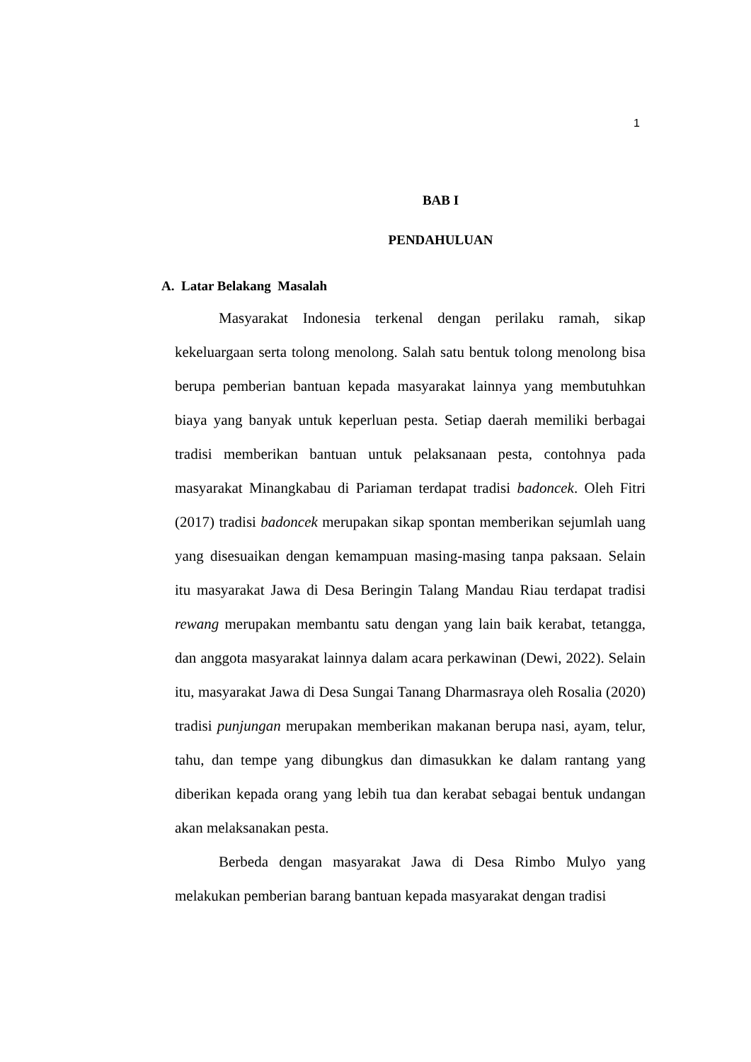1
BAB I
PENDAHULUAN
A. Latar Belakang Masalah
Masyarakat Indonesia terkenal dengan perilaku ramah, sikap kekeluargaan serta tolong menolong. Salah satu bentuk tolong menolong bisa berupa pemberian bantuan kepada masyarakat lainnya yang membutuhkan biaya yang banyak untuk keperluan pesta. Setiap daerah memiliki berbagai tradisi memberikan bantuan untuk pelaksanaan pesta, contohnya pada masyarakat Minangkabau di Pariaman terdapat tradisi badoncek. Oleh Fitri (2017) tradisi badoncek merupakan sikap spontan memberikan sejumlah uang yang disesuaikan dengan kemampuan masing-masing tanpa paksaan. Selain itu masyarakat Jawa di Desa Beringin Talang Mandau Riau terdapat tradisi rewang merupakan membantu satu dengan yang lain baik kerabat, tetangga, dan anggota masyarakat lainnya dalam acara perkawinan (Dewi, 2022). Selain itu, masyarakat Jawa di Desa Sungai Tanang Dharmasraya oleh Rosalia (2020) tradisi punjungan merupakan memberikan makanan berupa nasi, ayam, telur, tahu, dan tempe yang dibungkus dan dimasukkan ke dalam rantang yang diberikan kepada orang yang lebih tua dan kerabat sebagai bentuk undangan akan melaksanakan pesta.
Berbeda dengan masyarakat Jawa di Desa Rimbo Mulyo yang melakukan pemberian barang bantuan kepada masyarakat dengan tradisi